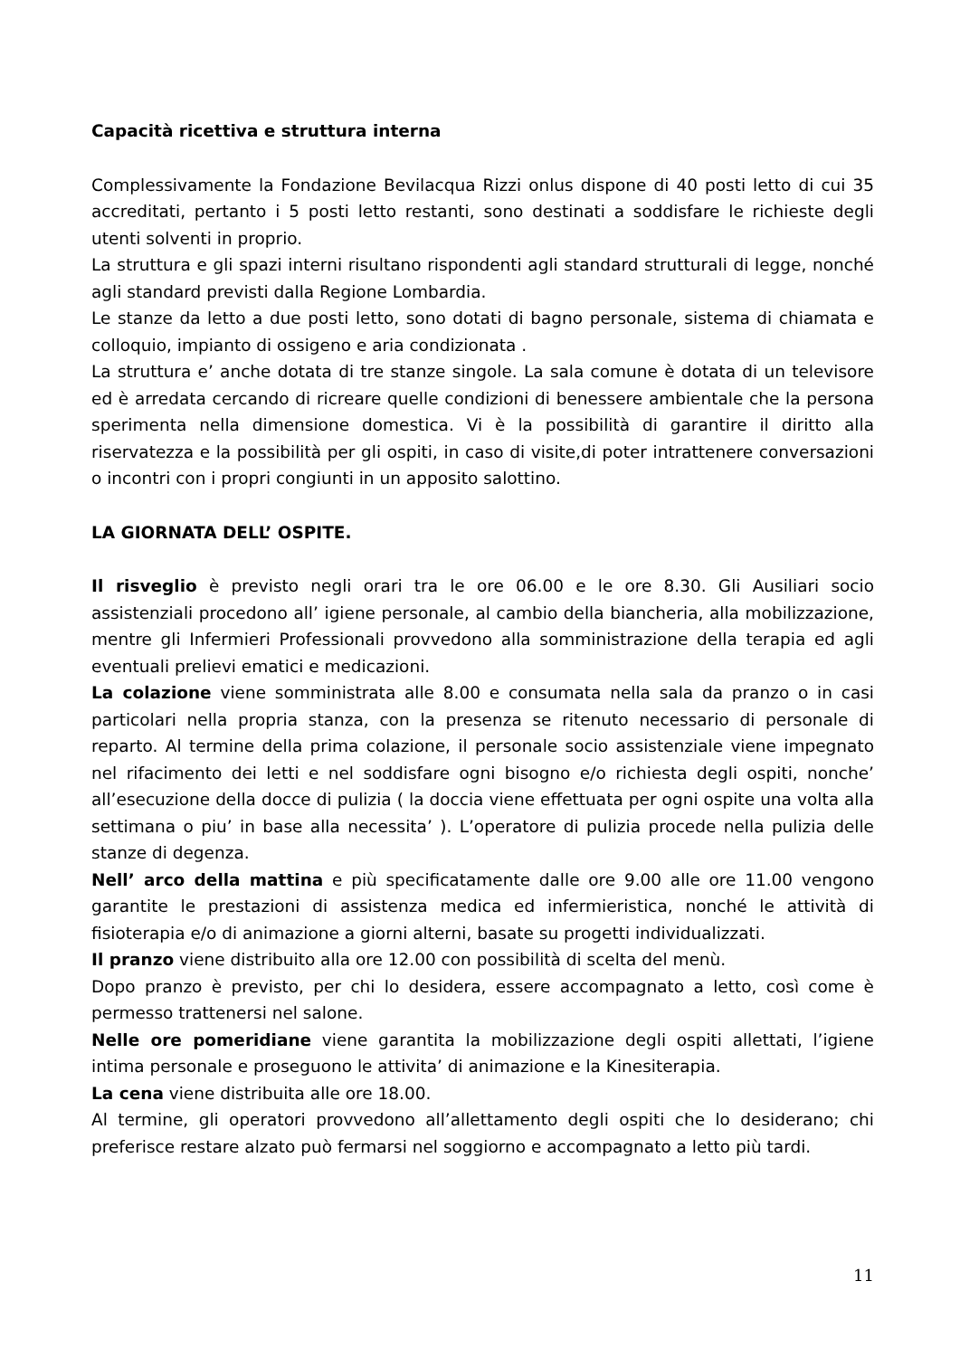Capacità ricettiva e struttura interna
Complessivamente la Fondazione Bevilacqua Rizzi onlus dispone di 40 posti letto di cui 35 accreditati, pertanto i 5 posti letto restanti, sono destinati a soddisfare le richieste degli utenti solventi in proprio.
La struttura e gli spazi interni risultano rispondenti agli standard strutturali di legge, nonché agli standard previsti dalla Regione Lombardia.
Le stanze da letto a due posti letto, sono dotati di bagno personale, sistema di chiamata e colloquio, impianto di ossigeno e aria condizionata .
La struttura e’ anche dotata di tre stanze singole. La sala comune è dotata di un televisore ed è arredata cercando di ricreare quelle condizioni di benessere ambientale che la persona sperimenta nella dimensione domestica. Vi è la possibilità di garantire il diritto alla riservatezza e la possibilità per gli ospiti, in caso di visite,di poter intrattenere conversazioni o incontri con i propri congiunti in un apposito salottino.
LA GIORNATA DELL’ OSPITE.
Il risveglio è previsto negli orari tra le ore 06.00 e le ore 8.30. Gli Ausiliari socio assistenziali procedono all’ igiene personale, al cambio della biancheria, alla mobilizzazione, mentre gli Infermieri Professionali provvedono alla somministrazione della terapia ed agli eventuali prelievi ematici e medicazioni.
La colazione viene somministrata alle 8.00 e consumata nella sala da pranzo o in casi particolari nella propria stanza, con la presenza se ritenuto necessario di personale di reparto. Al termine della prima colazione, il personale socio assistenziale viene impegnato nel rifacimento dei letti e nel soddisfare ogni bisogno e/o richiesta degli ospiti, nonche’ all’esecuzione della docce di pulizia ( la doccia viene effettuata per ogni ospite una volta alla settimana o piu’ in base alla necessita’ ). L’operatore di pulizia procede nella pulizia delle stanze di degenza.
Nell’ arco della mattina e più specificatamente dalle ore 9.00 alle ore 11.00 vengono garantite le prestazioni di assistenza medica ed infermieristica, nonché le attività di fisioterapia e/o di animazione a giorni alterni, basate su progetti individualizzati.
Il pranzo viene distribuito alla ore 12.00 con possibilità di scelta del menù.
Dopo pranzo è previsto, per chi lo desidera, essere accompagnato a letto, così come è permesso trattenersi nel salone.
Nelle ore pomeridiane viene garantita la mobilizzazione degli ospiti allettati, l’igiene intima personale e proseguono le attivita’ di animazione e la Kinesiterapia.
La cena viene distribuita alle ore 18.00.
Al termine, gli operatori provvedono all’allettamento degli ospiti che lo desiderano; chi preferisce restare alzato può fermarsi nel soggiorno e accompagnato a letto più tardi.
11